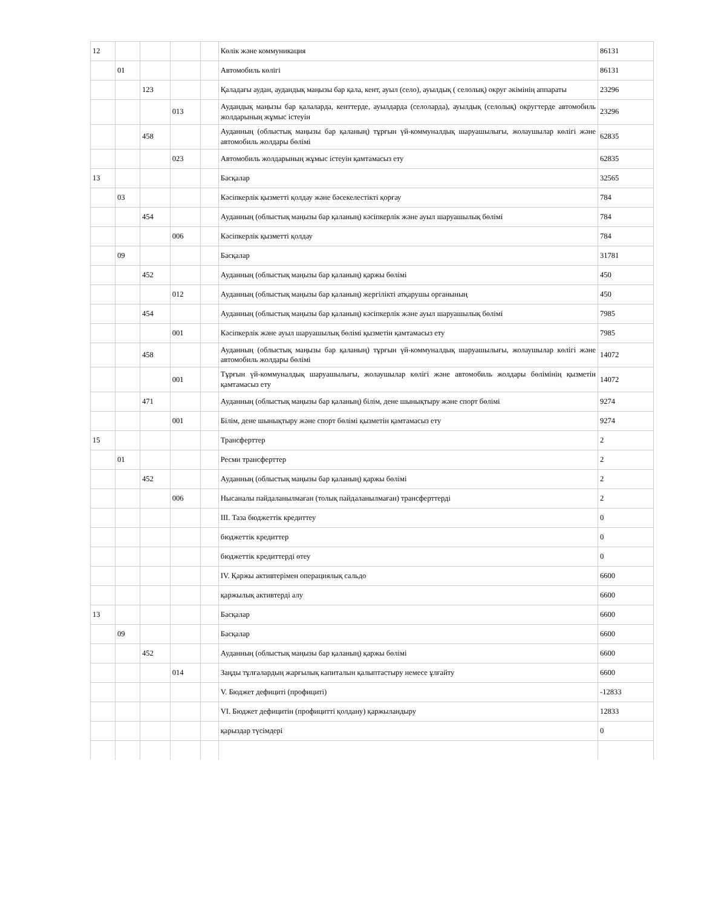| 12 | | | | | Көлік және коммуникация | 86131 |
| | 01 | | | | Автомобиль көлігі | 86131 |
| | | 123 | | | Қаладағы аудан, аудандық маңызы бар қала, кент, ауыл (село), ауылдық ( селолық) округ әкімінің аппараты | 23296 |
| | | | 013 | | Аудандық маңызы бар қалаларда, кенттерде, ауылдарда (селоларда), ауылдық (селолық) округтерде автомобиль жолдарының жұмыс істеуін | 23296 |
| | | 458 | | | Ауданның (облыстық маңызы бар қаланың) тұрғын үй-коммуналдық шаруашылығы, жолаушылар көлігі және автомобиль жолдары бөлімі | 62835 |
| | | | 023 | | Автомобиль жолдарының жұмыс істеуін қамтамасыз ету | 62835 |
| 13 | | | | | Басқалар | 32565 |
| | 03 | | | | Кәсіпкерлік қызметті қолдау және бәсекелестікті қорғау | 784 |
| | | 454 | | | Ауданның (облыстық маңызы бар қаланың) кәсіпкерлік және ауыл шаруашылық бөлімі | 784 |
| | | | 006 | | Кәсіпкерлік қызметті қолдау | 784 |
| | 09 | | | | Басқалар | 31781 |
| | | 452 | | | Ауданның (облыстық маңызы бар қаланың) қаржы бөлімі | 450 |
| | | | 012 | | Ауданның (облыстық маңызы бар қаланың) жергілікті атқарушы органының | 450 |
| | | 454 | | | Ауданның (облыстық маңызы бар қаланың) кәсіпкерлік және ауыл шаруашылық бөлімі | 7985 |
| | | | 001 | | Кәсіпкерлік және ауыл шаруашылық бөлімі қызметін қамтамасыз ету | 7985 |
| | | 458 | | | Ауданның (облыстық маңызы бар қаланың) тұрғын үй-коммуналдық шаруашылығы, жолаушылар көлігі және автомобиль жолдары бөлімі | 14072 |
| | | | 001 | | Тұрғын үй-коммуналдық шаруашылығы, жолаушылар көлігі және автомобиль жолдары бөлімінің қызметін қамтамасыз ету | 14072 |
| | | 471 | | | Ауданның (облыстық маңызы бар қаланың) білім, дене шынықтыру және спорт бөлімі | 9274 |
| | | | 001 | | Білім, дене шынықтыру және спорт бөлімі қызметін қамтамасыз ету | 9274 |
| 15 | | | | | Трансферттер | 2 |
| | 01 | | | | Ресми трансферттер | 2 |
| | | 452 | | | Ауданның (облыстық маңызы бар қаланың) қаржы бөлімі | 2 |
| | | | 006 | | Нысаналы пайдаланылмаған (толық пайдаланылмаған) трансферттерді | 2 |
| | | | | | III. Таза бюджеттік кредиттеу | 0 |
| | | | | | бюджеттік кредиттер | 0 |
| | | | | | бюджеттік кредиттерді өтеу | 0 |
| | | | | | IV. Қаржы активтерімен операциялық сальдо | 6600 |
| | | | | | қаржылық активтерді алу | 6600 |
| 13 | | | | | Басқалар | 6600 |
| | 09 | | | | Басқалар | 6600 |
| | | 452 | | | Ауданның (облыстық маңызы бар қаланың) қаржы бөлімі | 6600 |
| | | | 014 | | Заңды тұлғалардың жарғылық капиталын қалыптастыру немесе ұлғайту | 6600 |
| | | | | | V. Бюджет дефициті (профициті) | -12833 |
| | | | | | VI. Бюджет дефицитін (профицитті қолдану) қаржыландыру | 12833 |
| | | | | | қарыздар түсімдері | 0 |